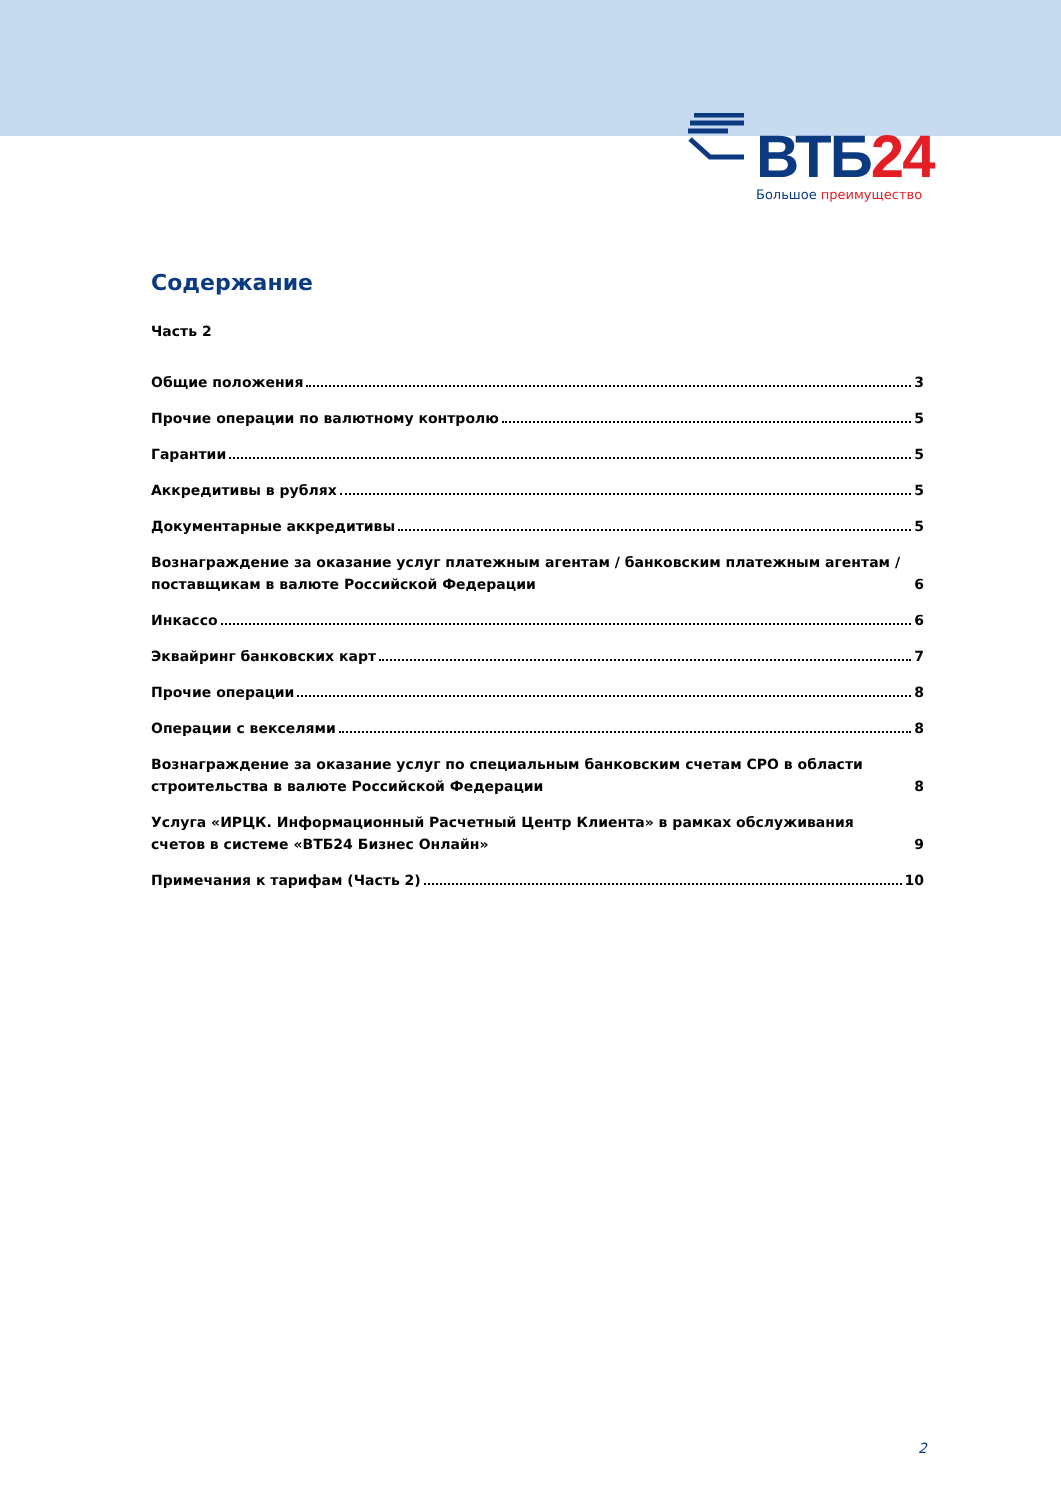ВТБ24
Большое преимущество
Содержание
Часть 2
Общие положения 3
Прочие операции по валютному контролю 5
Гарантии 5
Аккредитивы в рублях 5
Документарные аккредитивы 5
Вознаграждение за оказание услуг платежным агентам / банковским платежным агентам / поставщикам в валюте Российской Федерации 6
Инкассо 6
Эквайринг банковских карт 7
Прочие операции 8
Операции с векселями 8
Вознаграждение за оказание услуг по специальным банковским счетам СРО в области строительства в валюте Российской Федерации 8
Услуга «ИРЦК. Информационный Расчетный Центр Клиента» в рамках обслуживания счетов в системе «ВТБ24 Бизнес Онлайн» 9
Примечания к тарифам (Часть 2) 10
2